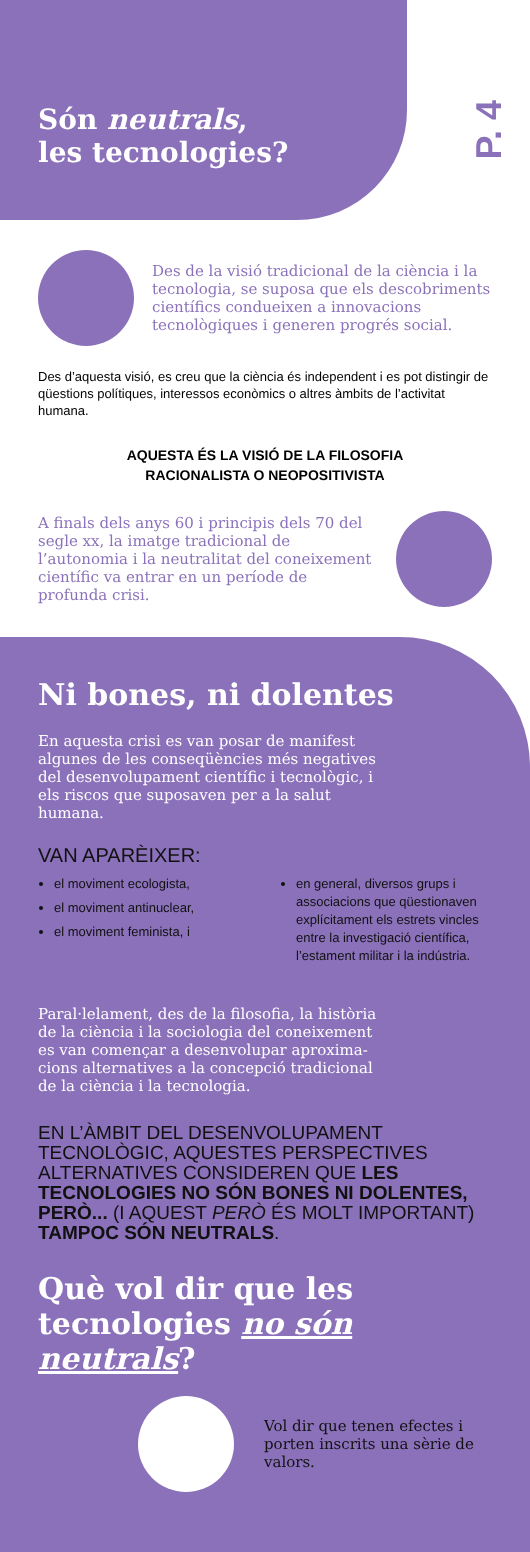Són neutrals,
les tecnologies?
P. 4
Des de la visió tradicional de la ciència i la tecnologia, se suposa que els descobriments científics condueixen a innovacions tecnològiques i generen progrés social.
Des d’aquesta visió, es creu que la ciència és independent i es pot distingir de qüestions polítiques, interessos econòmics o altres àmbits de l’activitat humana.
AQUESTA ÉS LA VISIÓ DE LA FILOSOFIA
RACIONALISTA O NEOPOSITIVISTA
A finals dels anys 60 i principis dels 70 del segle xx, la imatge tradicional de l’autonomia i la neutralitat del coneixement científic va entrar en un període de profunda crisi.
Ni bones, ni dolentes
En aquesta crisi es van posar de manifest algunes de les conseqüències més negatives del desenvolupament científic i tecnològic, i els riscos que suposaven per a la salut humana.
VAN APARÈIXER:
el moviment ecologista,
el moviment antinuclear,
el moviment feminista, i
en general, diversos grups i associacions que qüestionaven explícitament els estrets vincles entre la investigació científica, l’estament militar i la indústria.
Paral·lelament, des de la filosofia, la història de la ciència i la sociologia del coneixement es van començar a desenvolupar aproxima-cions alternatives a la concepció tradicional de la ciència i la tecnologia.
EN L’ÀMBIT DEL DESENVOLUPAMENT TECNOLÒGIC, AQUESTES PERSPECTIVES ALTERNATIVES CONSIDEREN QUE LES TECNOLOGIES NO SÓN BONES NI DOLENTES, PERÒ... (I AQUEST PERÒ ÉS MOLT IMPORTANT) TAMPOC SÓN NEUTRALS.
Què vol dir que les tecnologies no són neutrals?
Vol dir que tenen efectes i porten inscrits una sèrie de valors.